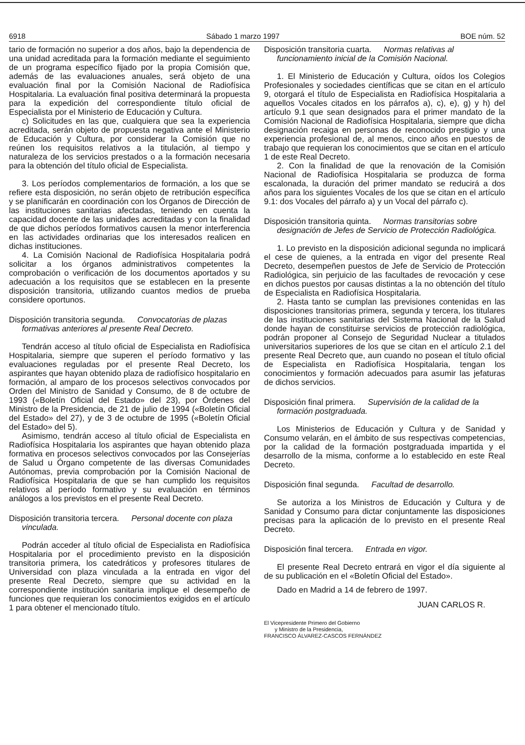6918 Sábado 1 marzo 1997 BOE núm. 52
tario de formación no superior a dos años, bajo la dependencia de una unidad acreditada para la formación mediante el seguimiento de un programa específico fijado por la propia Comisión que, además de las evaluaciones anuales, será objeto de una evaluación final por la Comisión Nacional de Radiofísica Hospitalaria. La evaluación final positiva determinará la propuesta para la expedición del correspondiente título oficial de Especialista por el Ministerio de Educación y Cultura.
c) Solicitudes en las que, cualquiera que sea la experiencia acreditada, serán objeto de propuesta negativa ante el Ministerio de Educación y Cultura, por considerar la Comisión que no reúnen los requisitos relativos a la titulación, al tiempo y naturaleza de los servicios prestados o a la formación necesaria para la obtención del título oficial de Especialista.
3. Los períodos complementarios de formación, a los que se refiere esta disposición, no serán objeto de retribución específica y se planificarán en coordinación con los Órganos de Dirección de las instituciones sanitarias afectadas, teniendo en cuenta la capacidad docente de las unidades acreditadas y con la finalidad de que dichos períodos formativos causen la menor interferencia en las actividades ordinarias que los interesados realicen en dichas instituciones.
4. La Comisión Nacional de Radiofísica Hospitalaria podrá solicitar a los órganos administrativos competentes la comprobación o verificación de los documentos aportados y su adecuación a los requisitos que se establecen en la presente disposición transitoria, utilizando cuantos medios de prueba considere oportunos.
Disposición transitoria segunda. Convocatorias de plazas formativas anteriores al presente Real Decreto.
Tendrán acceso al título oficial de Especialista en Radiofísica Hospitalaria, siempre que superen el período formativo y las evaluaciones reguladas por el presente Real Decreto, los aspirantes que hayan obtenido plaza de radiofísico hospitalario en formación, al amparo de los procesos selectivos convocados por Orden del Ministro de Sanidad y Consumo, de 8 de octubre de 1993 («Boletín Oficial del Estado» del 23), por Órdenes del Ministro de la Presidencia, de 21 de julio de 1994 («Boletín Oficial del Estado» del 27), y de 3 de octubre de 1995 («Boletín Oficial del Estado» del 5).
Asimismo, tendrán acceso al título oficial de Especialista en Radiofísica Hospitalaria los aspirantes que hayan obtenido plaza formativa en procesos selectivos convocados por las Consejerías de Salud u Órgano competente de las diversas Comunidades Autónomas, previa comprobación por la Comisión Nacional de Radiofísica Hospitalaria de que se han cumplido los requisitos relativos al período formativo y su evaluación en términos análogos a los previstos en el presente Real Decreto.
Disposición transitoria tercera. Personal docente con plaza vinculada.
Podrán acceder al título oficial de Especialista en Radiofísica Hospitalaria por el procedimiento previsto en la disposición transitoria primera, los catedráticos y profesores titulares de Universidad con plaza vinculada a la entrada en vigor del presente Real Decreto, siempre que su actividad en la correspondiente institución sanitaria implique el desempeño de funciones que requieran los conocimientos exigidos en el artículo 1 para obtener el mencionado título.
Disposición transitoria cuarta. Normas relativas al funcionamiento inicial de la Comisión Nacional.
1. El Ministerio de Educación y Cultura, oídos los Colegios Profesionales y sociedades científicas que se citan en el artículo 9, otorgará el título de Especialista en Radiofísica Hospitalaria a aquellos Vocales citados en los párrafos a), c), e), g) y h) del artículo 9.1 que sean designados para el primer mandato de la Comisión Nacional de Radiofísica Hospitalaria, siempre que dicha designación recaiga en personas de reconocido prestigio y una experiencia profesional de, al menos, cinco años en puestos de trabajo que requieran los conocimientos que se citan en el artículo 1 de este Real Decreto.
2. Con la finalidad de que la renovación de la Comisión Nacional de Radiofísica Hospitalaria se produzca de forma escalonada, la duración del primer mandato se reducirá a dos años para los siguientes Vocales de los que se citan en el artículo 9.1: dos Vocales del párrafo a) y un Vocal del párrafo c).
Disposición transitoria quinta. Normas transitorias sobre designación de Jefes de Servicio de Protección Radiológica.
1. Lo previsto en la disposición adicional segunda no implicará el cese de quienes, a la entrada en vigor del presente Real Decreto, desempeñen puestos de Jefe de Servicio de Protección Radiológica, sin perjuicio de las facultades de revocación y cese en dichos puestos por causas distintas a la no obtención del título de Especialista en Radiofísica Hospitalaria.
2. Hasta tanto se cumplan las previsiones contenidas en las disposiciones transitorias primera, segunda y tercera, los titulares de las instituciones sanitarias del Sistema Nacional de la Salud donde hayan de constituirse servicios de protección radiológica, podrán proponer al Consejo de Seguridad Nuclear a titulados universitarios superiores de los que se citan en el artículo 2.1 del presente Real Decreto que, aun cuando no posean el título oficial de Especialista en Radiofísica Hospitalaria, tengan los conocimientos y formación adecuados para asumir las jefaturas de dichos servicios.
Disposición final primera. Supervisión de la calidad de la formación postgraduada.
Los Ministerios de Educación y Cultura y de Sanidad y Consumo velarán, en el ámbito de sus respectivas competencias, por la calidad de la formación postgraduada impartida y el desarrollo de la misma, conforme a lo establecido en este Real Decreto.
Disposición final segunda. Facultad de desarrollo.
Se autoriza a los Ministros de Educación y Cultura y de Sanidad y Consumo para dictar conjuntamente las disposiciones precisas para la aplicación de lo previsto en el presente Real Decreto.
Disposición final tercera. Entrada en vigor.
El presente Real Decreto entrará en vigor el día siguiente al de su publicación en el «Boletín Oficial del Estado».
Dado en Madrid a 14 de febrero de 1997.
JUAN CARLOS R.
El Vicepresidente Primero del Gobierno
y Ministro de la Presidencia,
FRANCISCO ÁLVAREZ-CASCOS FERNÁNDEZ